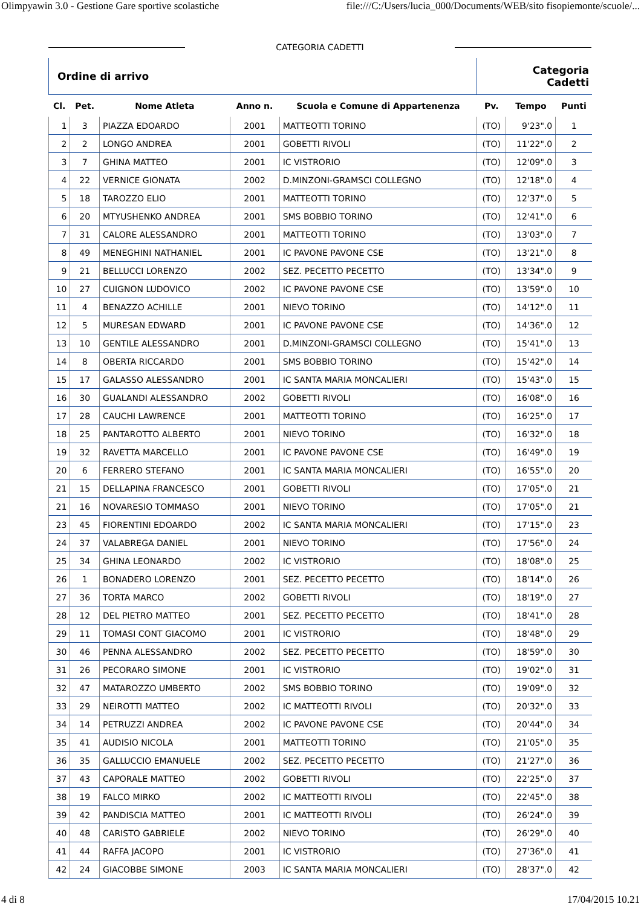Olimpyawin 3.0 - Gestione Gare sportive scolastiche file:///C:/Users/lucia_000/Documents/WEB/sito fisopiemonte/scuole/...
CATEGORIA CADETTI
| Ordine di arrivo | | | | | Categoria Cadetti | | |
| Cl. | Pet. | Nome Atleta | Anno n. | Scuola e Comune di Appartenenza | Pv. | Tempo | Punti |
| 1 | 3 | PIAZZA EDOARDO | 2001 | MATTEOTTI TORINO | (TO) | 9'23".0 | 1 |
| 2 | 2 | LONGO ANDREA | 2001 | GOBETTI RIVOLI | (TO) | 11'22".0 | 2 |
| 3 | 7 | GHINA MATTEO | 2001 | IC VISTRORIO | (TO) | 12'09".0 | 3 |
| 4 | 22 | VERNICE GIONATA | 2002 | D.MINZONI-GRAMSCI COLLEGNO | (TO) | 12'18".0 | 4 |
| 5 | 18 | TAROZZO ELIO | 2001 | MATTEOTTI TORINO | (TO) | 12'37".0 | 5 |
| 6 | 20 | MTYUSHENKO ANDREA | 2001 | SMS BOBBIO TORINO | (TO) | 12'41".0 | 6 |
| 7 | 31 | CALORE ALESSANDRO | 2001 | MATTEOTTI TORINO | (TO) | 13'03".0 | 7 |
| 8 | 49 | MENEGHINI NATHANIEL | 2001 | IC PAVONE PAVONE CSE | (TO) | 13'21".0 | 8 |
| 9 | 21 | BELLUCCI LORENZO | 2002 | SEZ. PECETTO PECETTO | (TO) | 13'34".0 | 9 |
| 10 | 27 | CUIGNON LUDOVICO | 2002 | IC PAVONE PAVONE CSE | (TO) | 13'59".0 | 10 |
| 11 | 4 | BENAZZO ACHILLE | 2001 | NIEVO TORINO | (TO) | 14'12".0 | 11 |
| 12 | 5 | MURESAN EDWARD | 2001 | IC PAVONE PAVONE CSE | (TO) | 14'36".0 | 12 |
| 13 | 10 | GENTILE ALESSANDRO | 2001 | D.MINZONI-GRAMSCI COLLEGNO | (TO) | 15'41".0 | 13 |
| 14 | 8 | OBERTA RICCARDO | 2001 | SMS BOBBIO TORINO | (TO) | 15'42".0 | 14 |
| 15 | 17 | GALASSO ALESSANDRO | 2001 | IC SANTA MARIA MONCALIERI | (TO) | 15'43".0 | 15 |
| 16 | 30 | GUALANDI ALESSANDRO | 2002 | GOBETTI RIVOLI | (TO) | 16'08".0 | 16 |
| 17 | 28 | CAUCHI LAWRENCE | 2001 | MATTEOTTI TORINO | (TO) | 16'25".0 | 17 |
| 18 | 25 | PANTAROTTO ALBERTO | 2001 | NIEVO TORINO | (TO) | 16'32".0 | 18 |
| 19 | 32 | RAVETTA MARCELLO | 2001 | IC PAVONE PAVONE CSE | (TO) | 16'49".0 | 19 |
| 20 | 6 | FERRERO STEFANO | 2001 | IC SANTA MARIA MONCALIERI | (TO) | 16'55".0 | 20 |
| 21 | 15 | DELLAPINA FRANCESCO | 2001 | GOBETTI RIVOLI | (TO) | 17'05".0 | 21 |
| 21 | 16 | NOVARESIO TOMMASO | 2001 | NIEVO TORINO | (TO) | 17'05".0 | 21 |
| 23 | 45 | FIORENTINI EDOARDO | 2002 | IC SANTA MARIA MONCALIERI | (TO) | 17'15".0 | 23 |
| 24 | 37 | VALABREGA DANIEL | 2001 | NIEVO TORINO | (TO) | 17'56".0 | 24 |
| 25 | 34 | GHINA LEONARDO | 2002 | IC VISTRORIO | (TO) | 18'08".0 | 25 |
| 26 | 1 | BONADERO LORENZO | 2001 | SEZ. PECETTO PECETTO | (TO) | 18'14".0 | 26 |
| 27 | 36 | TORTA MARCO | 2002 | GOBETTI RIVOLI | (TO) | 18'19".0 | 27 |
| 28 | 12 | DEL PIETRO MATTEO | 2001 | SEZ. PECETTO PECETTO | (TO) | 18'41".0 | 28 |
| 29 | 11 | TOMASI CONT GIACOMO | 2001 | IC VISTRORIO | (TO) | 18'48".0 | 29 |
| 30 | 46 | PENNA ALESSANDRO | 2002 | SEZ. PECETTO PECETTO | (TO) | 18'59".0 | 30 |
| 31 | 26 | PECORARO SIMONE | 2001 | IC VISTRORIO | (TO) | 19'02".0 | 31 |
| 32 | 47 | MATAROZZO UMBERTO | 2002 | SMS BOBBIO TORINO | (TO) | 19'09".0 | 32 |
| 33 | 29 | NEIROTTI MATTEO | 2002 | IC MATTEOTTI RIVOLI | (TO) | 20'32".0 | 33 |
| 34 | 14 | PETRUZZI ANDREA | 2002 | IC PAVONE PAVONE CSE | (TO) | 20'44".0 | 34 |
| 35 | 41 | AUDISIO NICOLA | 2001 | MATTEOTTI TORINO | (TO) | 21'05".0 | 35 |
| 36 | 35 | GALLUCCIO EMANUELE | 2002 | SEZ. PECETTO PECETTO | (TO) | 21'27".0 | 36 |
| 37 | 43 | CAPORALE MATTEO | 2002 | GOBETTI RIVOLI | (TO) | 22'25".0 | 37 |
| 38 | 19 | FALCO MIRKO | 2002 | IC MATTEOTTI RIVOLI | (TO) | 22'45".0 | 38 |
| 39 | 42 | PANDISCIA MATTEO | 2001 | IC MATTEOTTI RIVOLI | (TO) | 26'24".0 | 39 |
| 40 | 48 | CARISTO GABRIELE | 2002 | NIEVO TORINO | (TO) | 26'29".0 | 40 |
| 41 | 44 | RAFFA JACOPO | 2001 | IC VISTRORIO | (TO) | 27'36".0 | 41 |
| 42 | 24 | GIACOBBE SIMONE | 2003 | IC SANTA MARIA MONCALIERI | (TO) | 28'37".0 | 42 |
4 di 8 17/04/2015 10.21